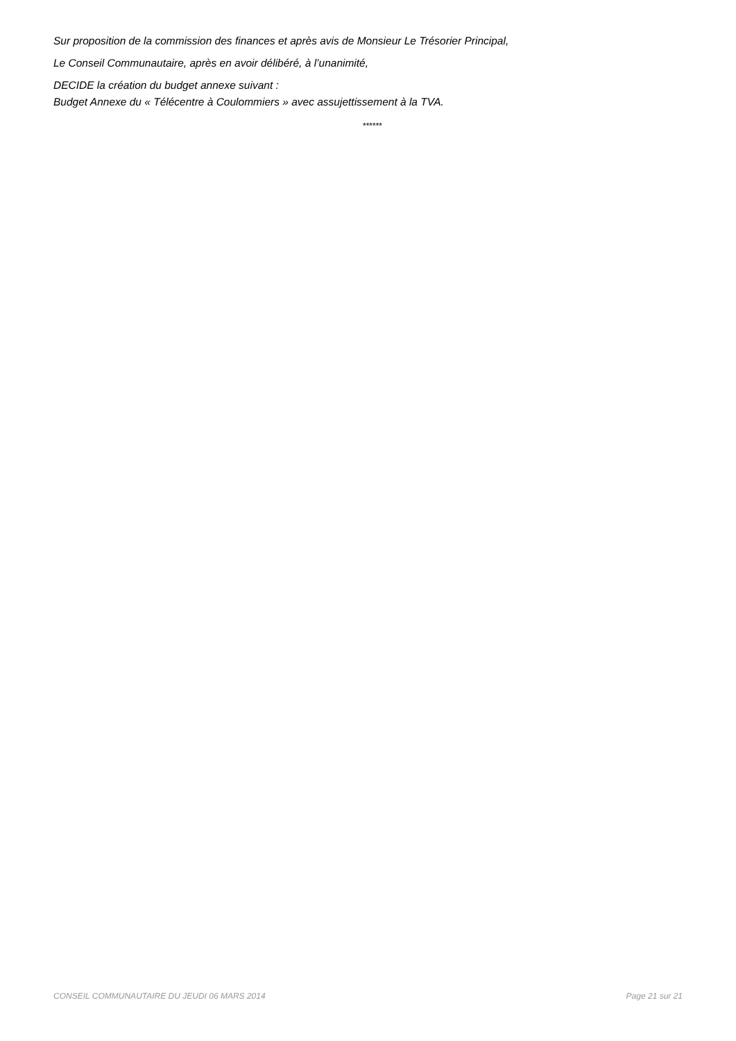Sur proposition de la commission des finances et après avis de Monsieur Le Trésorier Principal,
Le Conseil Communautaire, après en avoir délibéré, à l’unanimité,
DECIDE la création du budget annexe suivant :
Budget Annexe du « Télécentre à Coulommiers » avec assujettissement à la TVA.
******
CONSEIL COMMUNAUTAIRE DU JEUDI 06 MARS 2014 Page 21 sur 21